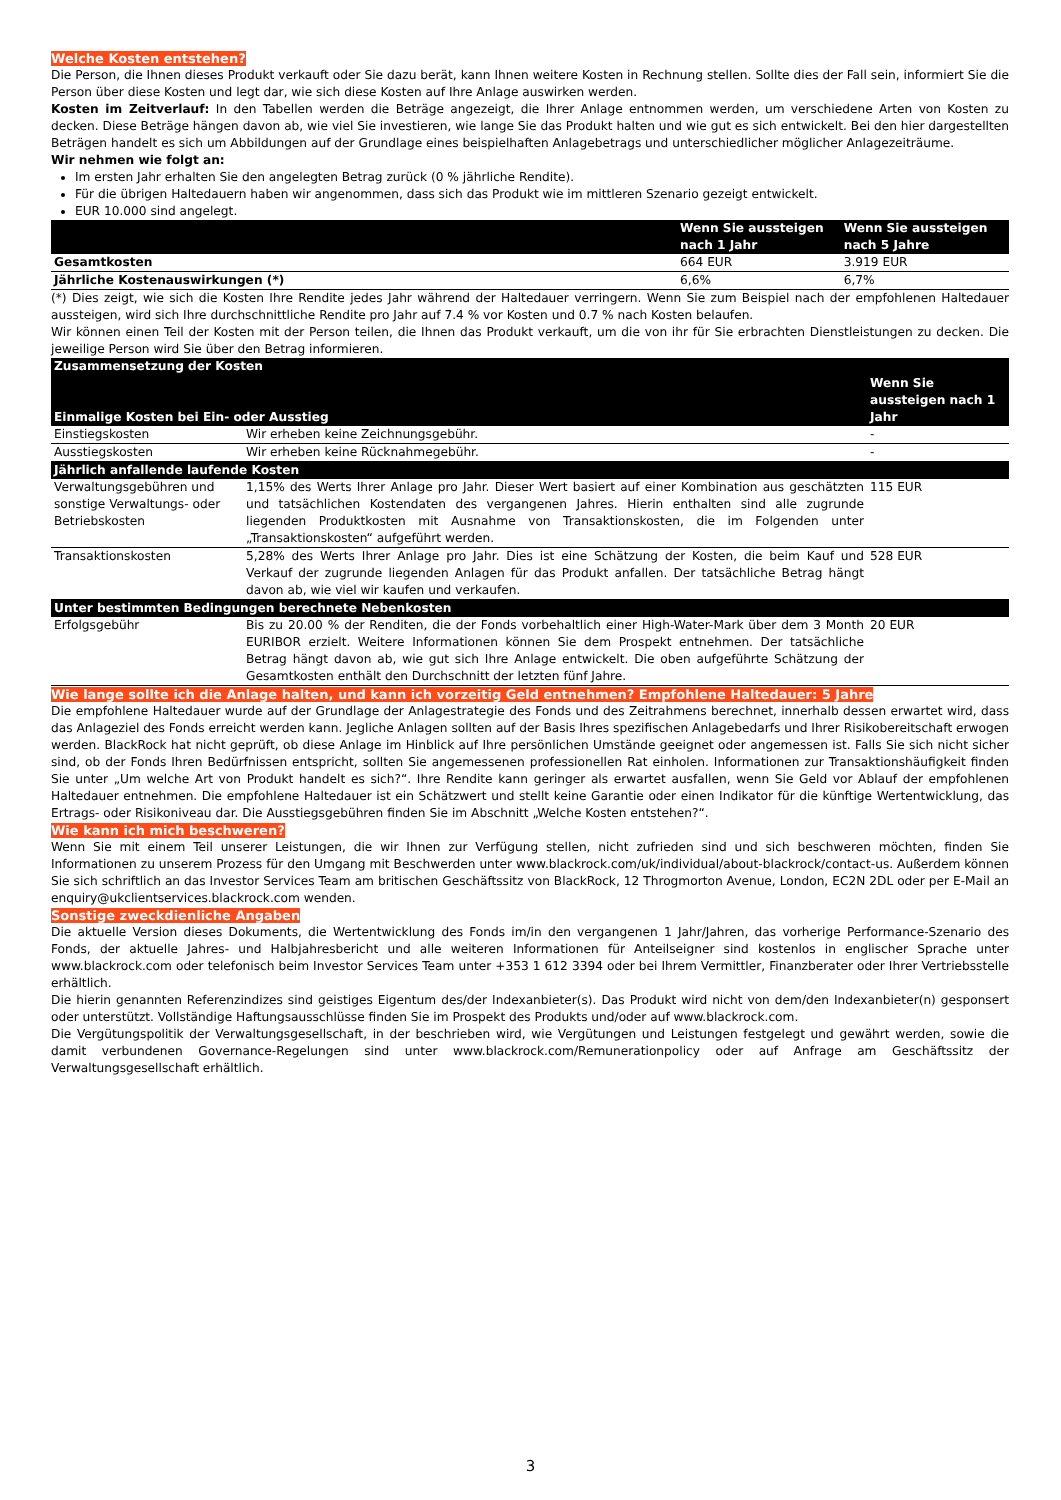Welche Kosten entstehen?
Die Person, die Ihnen dieses Produkt verkauft oder Sie dazu berät, kann Ihnen weitere Kosten in Rechnung stellen. Sollte dies der Fall sein, informiert Sie die Person über diese Kosten und legt dar, wie sich diese Kosten auf Ihre Anlage auswirken werden.
Kosten im Zeitverlauf: In den Tabellen werden die Beträge angezeigt, die Ihrer Anlage entnommen werden, um verschiedene Arten von Kosten zu decken. Diese Beträge hängen davon ab, wie viel Sie investieren, wie lange Sie das Produkt halten und wie gut es sich entwickelt. Bei den hier dargestellten Beträgen handelt es sich um Abbildungen auf der Grundlage eines beispielhaften Anlagebetrags und unterschiedlicher möglicher Anlagezeiträume.
Wir nehmen wie folgt an:
Im ersten Jahr erhalten Sie den angelegten Betrag zurück (0 % jährliche Rendite).
Für die übrigen Haltedauern haben wir angenommen, dass sich das Produkt wie im mittleren Szenario gezeigt entwickelt.
EUR 10.000 sind angelegt.
| | Wenn Sie aussteigen nach 1 Jahr | Wenn Sie aussteigen nach 5 Jahre |
| --- | --- | --- |
| Gesamtkosten | 664 EUR | 3.919 EUR |
| Jährliche Kostenauswirkungen (*) | 6,6% | 6,7% |
(*) Dies zeigt, wie sich die Kosten Ihre Rendite jedes Jahr während der Haltedauer verringern. Wenn Sie zum Beispiel nach der empfohlenen Haltedauer aussteigen, wird sich Ihre durchschnittliche Rendite pro Jahr auf 7.4 % vor Kosten und 0.7 % nach Kosten belaufen.
Wir können einen Teil der Kosten mit der Person teilen, die Ihnen das Produkt verkauft, um die von ihr für Sie erbrachten Dienstleistungen zu decken. Die jeweilige Person wird Sie über den Betrag informieren.
| Zusammensetzung der Kosten Einmalige Kosten bei Ein- oder Ausstieg | | Wenn Sie aussteigen nach 1 Jahr |
| --- | --- | --- |
| Einstiegskosten | Wir erheben keine Zeichnungsgebühr. | - |
| Ausstiegskosten | Wir erheben keine Rücknahmegebühr. | - |
| Jährlich anfallende laufende Kosten | | |
| Verwaltungsgebühren und sonstige Verwaltungs- oder Betriebskosten | 1,15% des Werts Ihrer Anlage pro Jahr. Dieser Wert basiert auf einer Kombination aus geschätzten und tatsächlichen Kostendaten des vergangenen Jahres. Hierin enthalten sind alle zugrunde liegenden Produktkosten mit Ausnahme von Transaktionskosten, die im Folgenden unter „Transaktionskosten“ aufgeführt werden. | 115 EUR |
| Transaktionskosten | 5,28% des Werts Ihrer Anlage pro Jahr. Dies ist eine Schätzung der Kosten, die beim Kauf und Verkauf der zugrunde liegenden Anlagen für das Produkt anfallen. Der tatsächliche Betrag hängt davon ab, wie viel wir kaufen und verkaufen. | 528 EUR |
| Unter bestimmten Bedingungen berechnete Nebenkosten | | |
| Erfolgsgebühr | Bis zu 20.00 % der Renditen, die der Fonds vorbehaltlich einer High-Water-Mark über dem 3 Month EURIBOR erzielt. Weitere Informationen können Sie dem Prospekt entnehmen. Der tatsächliche Betrag hängt davon ab, wie gut sich Ihre Anlage entwickelt. Die oben aufgeführte Schätzung der Gesamtkosten enthält den Durchschnitt der letzten fünf Jahre. | 20 EUR |
Wie lange sollte ich die Anlage halten, und kann ich vorzeitig Geld entnehmen? Empfohlene Haltedauer: 5 Jahre
Die empfohlene Haltedauer wurde auf der Grundlage der Anlagestrategie des Fonds und des Zeitrahmens berechnet, innerhalb dessen erwartet wird, dass das Anlageziel des Fonds erreicht werden kann. Jegliche Anlagen sollten auf der Basis Ihres spezifischen Anlagebedarfs und Ihrer Risikobereitschaft erwogen werden. BlackRock hat nicht geprüft, ob diese Anlage im Hinblick auf Ihre persönlichen Umstände geeignet oder angemessen ist. Falls Sie sich nicht sicher sind, ob der Fonds Ihren Bedürfnissen entspricht, sollten Sie angemessenen professionellen Rat einholen. Informationen zur Transaktionshäufigkeit finden Sie unter „Um welche Art von Produkt handelt es sich?“. Ihre Rendite kann geringer als erwartet ausfallen, wenn Sie Geld vor Ablauf der empfohlenen Haltedauer entnehmen. Die empfohlene Haltedauer ist ein Schätzwert und stellt keine Garantie oder einen Indikator für die künftige Wertentwicklung, das Ertrags- oder Risikoniveau dar. Die Ausstiegsgebühren finden Sie im Abschnitt „Welche Kosten entstehen?“.
Wie kann ich mich beschweren?
Wenn Sie mit einem Teil unserer Leistungen, die wir Ihnen zur Verfügung stellen, nicht zufrieden sind und sich beschweren möchten, finden Sie Informationen zu unserem Prozess für den Umgang mit Beschwerden unter www.blackrock.com/uk/individual/about-blackrock/contact-us. Außerdem können Sie sich schriftlich an das Investor Services Team am britischen Geschäftssitz von BlackRock, 12 Throgmorton Avenue, London, EC2N 2DL oder per E-Mail an enquiry@ukclientservices.blackrock.com wenden.
Sonstige zweckdienliche Angaben
Die aktuelle Version dieses Dokuments, die Wertentwicklung des Fonds im/in den vergangenen 1 Jahr/Jahren, das vorherige Performance-Szenario des Fonds, der aktuelle Jahres- und Halbjahresbericht und alle weiteren Informationen für Anteilseigner sind kostenlos in englischer Sprache unter www.blackrock.com oder telefonisch beim Investor Services Team unter +353 1 612 3394 oder bei Ihrem Vermittler, Finanzberater oder Ihrer Vertriebsstelle erhältlich.
Die hierin genannten Referenzindizes sind geistiges Eigentum des/der Indexanbieter(s). Das Produkt wird nicht von dem/den Indexanbieter(n) gesponsert oder unterstützt. Vollständige Haftungsausschlüsse finden Sie im Prospekt des Produkts und/oder auf www.blackrock.com.
Die Vergütungspolitik der Verwaltungsgesellschaft, in der beschrieben wird, wie Vergütungen und Leistungen festgelegt und gewährt werden, sowie die damit verbundenen Governance-Regelungen sind unter www.blackrock.com/Remunerationpolicy oder auf Anfrage am Geschäftssitz der Verwaltungsgesellschaft erhältlich.
3